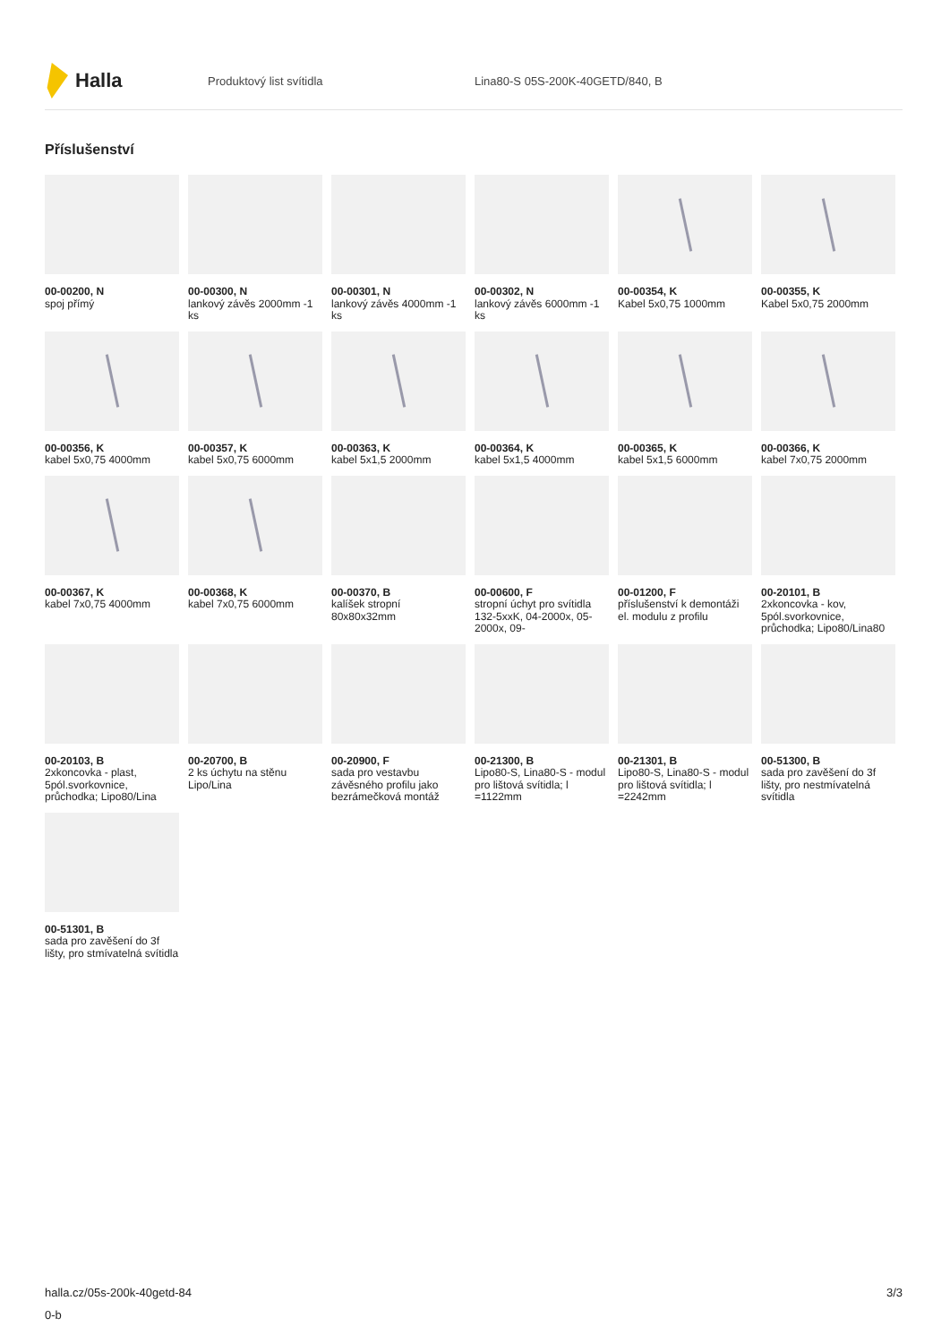Halla
Produktový list svítidla
Lina80-S 05S-200K-40GETD/840, B
Příslušenství
00-00200, N
spoj přímý
00-00300, N
lankový závěs 2000mm -1 ks
00-00301, N
lankový závěs 4000mm -1 ks
00-00302, N
lankový závěs 6000mm -1 ks
00-00354, K
Kabel 5x0,75 1000mm
00-00355, K
Kabel 5x0,75 2000mm
00-00356, K
kabel 5x0,75 4000mm
00-00357, K
kabel 5x0,75 6000mm
00-00363, K
kabel 5x1,5 2000mm
00-00364, K
kabel 5x1,5 4000mm
00-00365, K
kabel 5x1,5 6000mm
00-00366, K
kabel 7x0,75 2000mm
00-00367, K
kabel 7x0,75 4000mm
00-00368, K
kabel 7x0,75 6000mm
00-00370, B
kalíšek stropní 80x80x32mm
00-00600, F
stropní úchyt pro svítidla 132-5xxK, 04-2000x, 05-2000x, 09-
00-01200, F
příslušenství k demontáži el. modulu z profilu
00-20101, B
2xkoncovka - kov, 5pól.svorkovnice, průchodka; Lipo80/Lina80
00-20103, B
2xkoncovka - plast, 5pól.svorkovnice, průchodka; Lipo80/Lina
00-20700, B
2 ks úchytu na stěnu Lipo/Lina
00-20900, F
sada pro vestavbu závěsného profilu jako bezrámečková montáž
00-21300, B
Lipo80-S, Lina80-S - modul pro lištová svítidla; l =1122mm
00-21301, B
Lipo80-S, Lina80-S - modul pro lištová svítidla; l =2242mm
00-51300, B
sada pro zavěšení do 3f lišty, pro nestmívatelná svítidla
00-51301, B
sada pro zavěšení do 3f lišty, pro stmívatelná svítidla
halla.cz/05s-200k-40getd-84
0-b
3/3